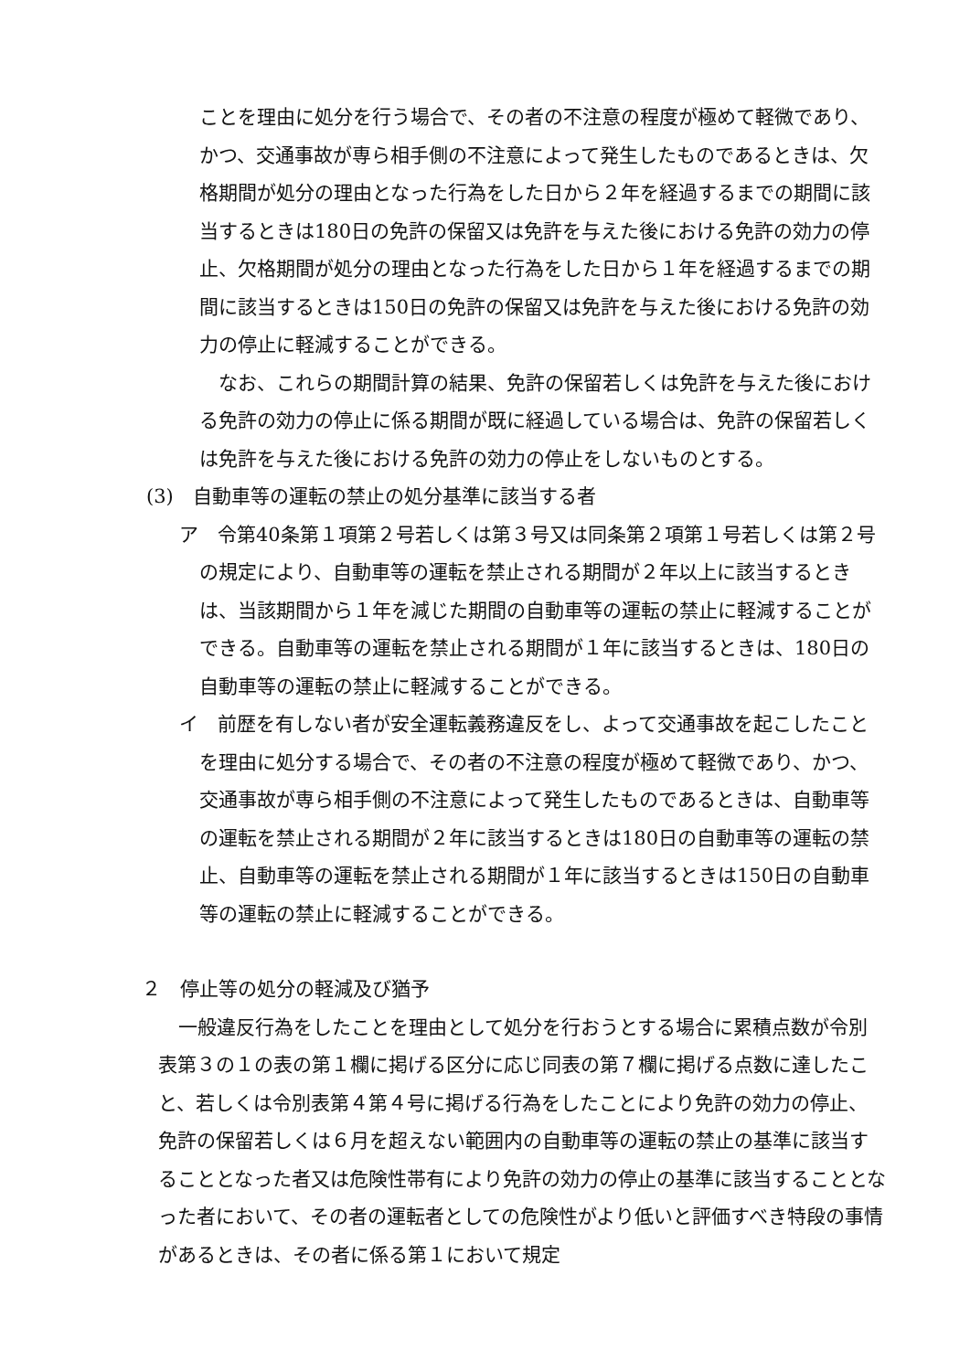ことを理由に処分を行う場合で、その者の不注意の程度が極めて軽微であり、かつ、交通事故が専ら相手側の不注意によって発生したものであるときは、欠格期間が処分の理由となった行為をした日から２年を経過するまでの期間に該当するときは180日の免許の保留又は免許を与えた後における免許の効力の停止、欠格期間が処分の理由となった行為をした日から１年を経過するまでの期間に該当するときは150日の免許の保留又は免許を与えた後における免許の効力の停止に軽減することができる。
なお、これらの期間計算の結果、免許の保留若しくは免許を与えた後における免許の効力の停止に係る期間が既に経過している場合は、免許の保留若しくは免許を与えた後における免許の効力の停止をしないものとする。
(3)　自動車等の運転の禁止の処分基準に該当する者
ア　令第40条第１項第２号若しくは第３号又は同条第２項第１号若しくは第２号の規定により、自動車等の運転を禁止される期間が２年以上に該当するときは、当該期間から１年を減じた期間の自動車等の運転の禁止に軽減することができる。自動車等の運転を禁止される期間が１年に該当するときは、180日の自動車等の運転の禁止に軽減することができる。
イ　前歴を有しない者が安全運転義務違反をし、よって交通事故を起こしたことを理由に処分する場合で、その者の不注意の程度が極めて軽微であり、かつ、交通事故が専ら相手側の不注意によって発生したものであるときは、自動車等の運転を禁止される期間が２年に該当するときは180日の自動車等の運転の禁止、自動車等の運転を禁止される期間が１年に該当するときは150日の自動車等の運転の禁止に軽減することができる。
２　停止等の処分の軽減及び猶予
一般違反行為をしたことを理由として処分を行おうとする場合に累積点数が令別表第３の１の表の第１欄に掲げる区分に応じ同表の第７欄に掲げる点数に達したこと、若しくは令別表第４第４号に掲げる行為をしたことにより免許の効力の停止、免許の保留若しくは６月を超えない範囲内の自動車等の運転の禁止の基準に該当することとなった者又は危険性帯有により免許の効力の停止の基準に該当することとなった者において、その者の運転者としての危険性がより低いと評価すべき特段の事情があるときは、その者に係る第１において規定